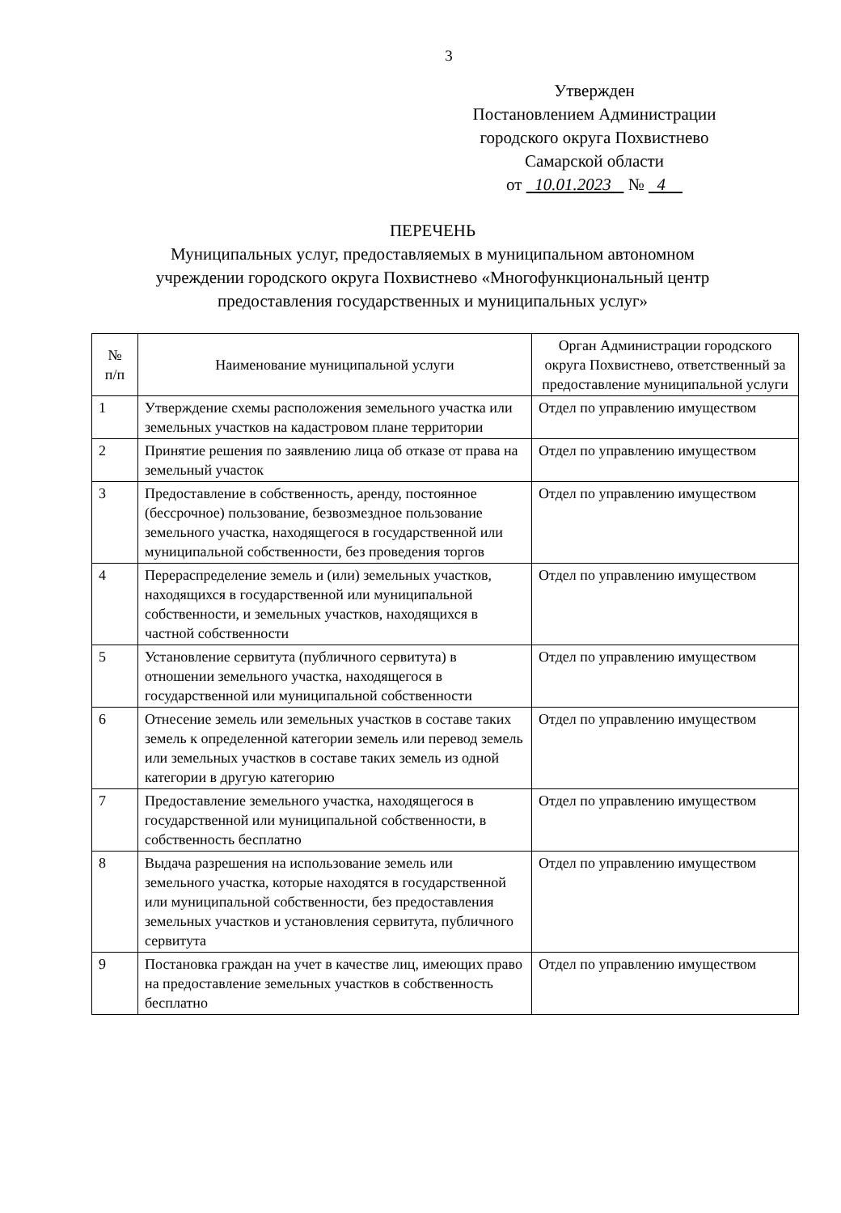3
Утвержден
Постановлением Администрации
городского округа Похвистнево
Самарской области
от 10.01.2023 № 4
ПЕРЕЧЕНЬ
Муниципальных услуг, предоставляемых в муниципальном автономном
учреждении городского округа Похвистнево «Многофункциональный центр
предоставления государственных и муниципальных услуг»
| № п/п | Наименование муниципальной услуги | Орган Администрации городского округа Похвистнево, ответственный за предоставление муниципальной услуги |
| --- | --- | --- |
| 1 | Утверждение схемы расположения земельного участка или земельных участков на кадастровом плане территории | Отдел по управлению имуществом |
| 2 | Принятие решения по заявлению лица об отказе от права на земельный участок | Отдел по управлению имуществом |
| 3 | Предоставление в собственность, аренду, постоянное (бессрочное) пользование, безвозмездное пользование земельного участка, находящегося в государственной или муниципальной собственности, без проведения торгов | Отдел по управлению имуществом |
| 4 | Перераспределение земель и (или) земельных участков, находящихся в государственной или муниципальной собственности, и земельных участков, находящихся в частной собственности | Отдел по управлению имуществом |
| 5 | Установление сервитута (публичного сервитута) в отношении земельного участка, находящегося в государственной или муниципальной собственности | Отдел по управлению имуществом |
| 6 | Отнесение земель или земельных участков в составе таких земель к определенной категории земель или перевод земель или земельных участков в составе таких земель из одной категории в другую категорию | Отдел по управлению имуществом |
| 7 | Предоставление земельного участка, находящегося в государственной или муниципальной собственности, в собственность бесплатно | Отдел по управлению имуществом |
| 8 | Выдача разрешения на использование земель или земельного участка, которые находятся в государственной или муниципальной собственности, без предоставления земельных участков и установления сервитута, публичного сервитута | Отдел по управлению имуществом |
| 9 | Постановка граждан на учет в качестве лиц, имеющих право на предоставление земельных участков в собственность бесплатно | Отдел по управлению имуществом |